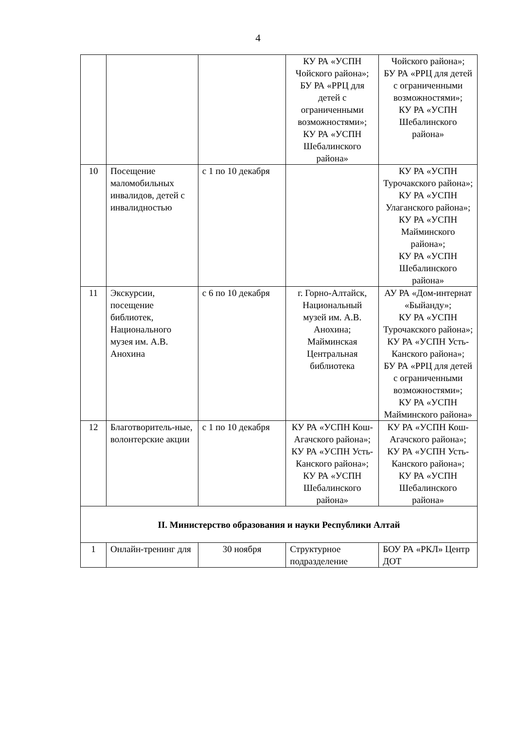4
| | | | КУ РА «УСПН Чойского района»; БУ РА «РРЦ для детей с ограниченными возможностями»; КУ РА «УСПН Шебалинского района» | Чойского района»; БУ РА «РРЦ для детей с ограниченными возможностями»; КУ РА «УСПН Шебалинского района» |
| 10 | Посещение маломобильных инвалидов, детей с инвалидностью | с 1 по 10 декабря | | КУ РА «УСПН Турочакского района»; КУ РА «УСПН Улаганского района»; КУ РА «УСПН Майминского района»; КУ РА «УСПН Шебалинского района» |
| 11 | Экскурсии, посещение библиотек, Национального музея им. А.В. Анохина | с 6 по 10 декабря | г. Горно-Алтайск, Национальный музей им. А.В. Анохина; Майминская Центральная библиотека | АУ РА «Дом-интернат «Быйанду»; КУ РА «УСПН Турочакского района»; КУ РА «УСПН Усть-Канского района»; БУ РА «РРЦ для детей с ограниченными возможностями»; КУ РА «УСПН Майминского района» |
| 12 | Благотворитель-ные, волонтерские акции | с 1 по 10 декабря | КУ РА «УСПН Кош-Агачского района»; КУ РА «УСПН Усть-Канского района»; КУ РА «УСПН Шебалинского района» | КУ РА «УСПН Кош-Агачского района»; КУ РА «УСПН Усть-Канского района»; КУ РА «УСПН Шебалинского района» |
| II. Министерство образования и науки Республики Алтай | | | | |
| 1 | Онлайн-тренинг для | 30 ноября | Структурное подразделение | БОУ РА «РКЛ» Центр ДОТ |